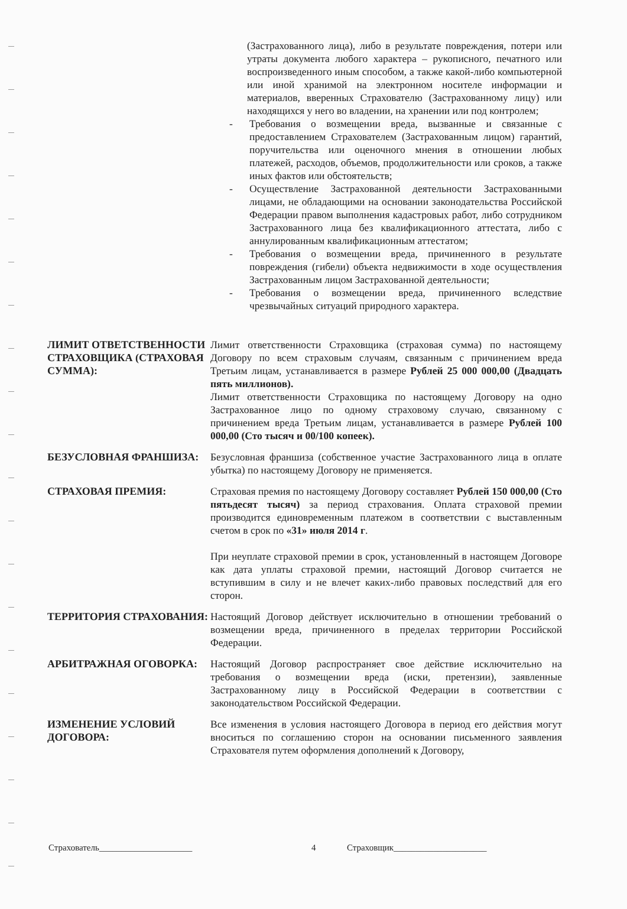(Застрахованного лица), либо в результате повреждения, потери или утраты документа любого характера – рукописного, печатного или воспроизведенного иным способом, а также какой-либо компьютерной или иной хранимой на электронном носителе информации и материалов, вверенных Страхователю (Застрахованному лицу) или находящихся у него во владении, на хранении или под контролем;
- Требования о возмещении вреда, вызванные и связанные с предоставлением Страхователем (Застрахованным лицом) гарантий, поручительства или оценочного мнения в отношении любых платежей, расходов, объемов, продолжительности или сроков, а также иных фактов или обстоятельств;
- Осуществление Застрахованной деятельности Застрахованными лицами, не обладающими на основании законодательства Российской Федерации правом выполнения кадастровых работ, либо сотрудником Застрахованного лица без квалификационного аттестата, либо с аннулированным квалификационным аттестатом;
- Требования о возмещении вреда, причиненного в результате повреждения (гибели) объекта недвижимости в ходе осуществления Застрахованным лицом Застрахованной деятельности;
- Требования о возмещении вреда, причиненного вследствие чрезвычайных ситуаций природного характера.
ЛИМИТ ОТВЕТСТВЕННОСТИ СТРАХОВЩИКА (СТРАХОВАЯ СУММА):
Лимит ответственности Страховщика (страховая сумма) по настоящему Договору по всем страховым случаям, связанным с причинением вреда Третьим лицам, устанавливается в размере Рублей 25 000 000,00 (Двадцать пять миллионов).
Лимит ответственности Страховщика по настоящему Договору на одно Застрахованное лицо по одному страховому случаю, связанному с причинением вреда Третьим лицам, устанавливается в размере Рублей 100 000,00 (Сто тысяч и 00/100 копеек).
БЕЗУСЛОВНАЯ ФРАНШИЗА: Безусловная франшиза (собственное участие Застрахованного лица в оплате убытка) по настоящему Договору не применяется.
СТРАХОВАЯ ПРЕМИЯ: Страховая премия по настоящему Договору составляет Рублей 150 000,00 (Сто пятьдесят тысяч) за период страхования. Оплата страховой премии производится единовременным платежом в соответствии с выставленным счетом в срок по «31» июля 2014 г.
При неуплате страховой премии в срок, установленный в настоящем Договоре как дата уплаты страховой премии, настоящий Договор считается не вступившим в силу и не влечет каких-либо правовых последствий для его сторон.
ТЕРРИТОРИЯ СТРАХОВАНИЯ: Настоящий Договор действует исключительно в отношении требований о возмещении вреда, причиненного в пределах территории Российской Федерации.
АРБИТРАЖНАЯ ОГОВОРКА: Настоящий Договор распространяет свое действие исключительно на требования о возмещении вреда (иски, претензии), заявленные Застрахованному лицу в Российской Федерации в соответствии с законодательством Российской Федерации.
ИЗМЕНЕНИЕ УСЛОВИЙ ДОГОВОРА:
Все изменения в условия настоящего Договора в период его действия могут вноситься по соглашению сторон на основании письменного заявления Страхователя путем оформления дополнений к Договору,
Страхователь_____________________ 4 Страховщик_____________________